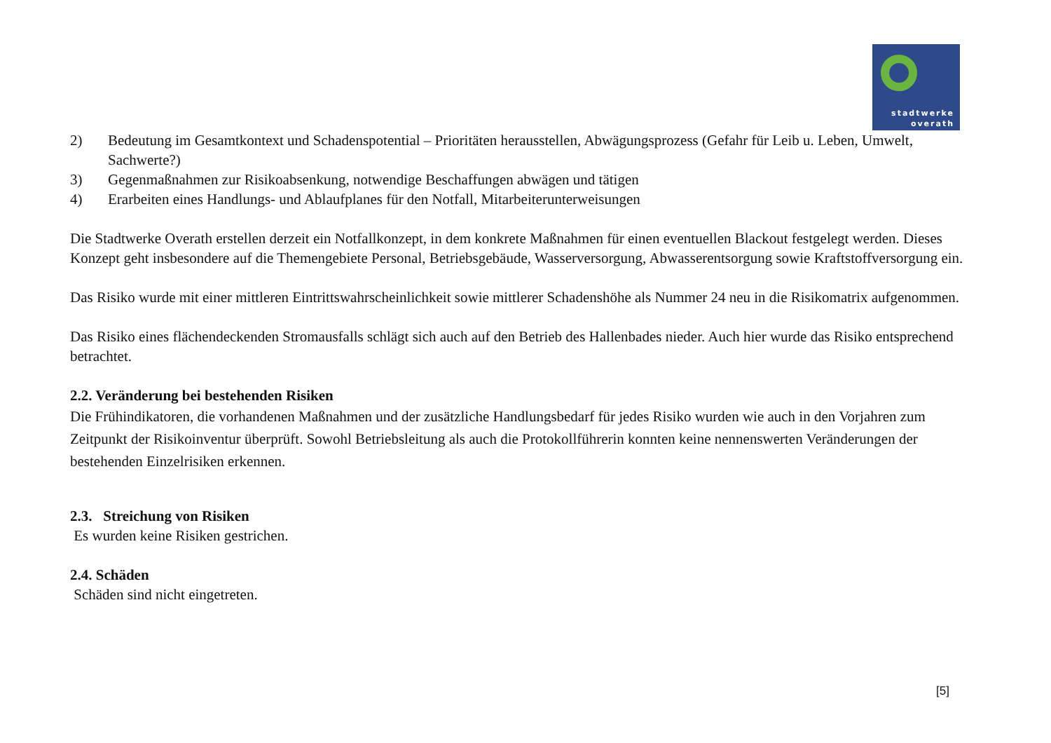stadtwerke
overath
2) Bedeutung im Gesamtkontext und Schadenspotential – Prioritäten herausstellen, Abwägungsprozess (Gefahr für Leib u. Leben, Umwelt, Sachwerte?)
3) Gegenmaßnahmen zur Risikoabsenkung, notwendige Beschaffungen abwägen und tätigen
4) Erarbeiten eines Handlungs- und Ablaufplanes für den Notfall, Mitarbeiterunterweisungen
Die Stadtwerke Overath erstellen derzeit ein Notfallkonzept, in dem konkrete Maßnahmen für einen eventuellen Blackout festgelegt werden. Dieses Konzept geht insbesondere auf die Themengebiete Personal, Betriebsgebäude, Wasserversorgung, Abwasserentsorgung sowie Kraftstoffversorgung ein.
Das Risiko wurde mit einer mittleren Eintrittswahrscheinlichkeit sowie mittlerer Schadenshöhe als Nummer 24 neu in die Risikomatrix aufgenommen.
Das Risiko eines flächendeckenden Stromausfalls schlägt sich auch auf den Betrieb des Hallenbades nieder. Auch hier wurde das Risiko entsprechend betrachtet.
2.2. Veränderung bei bestehenden Risiken
Die Frühindikatoren, die vorhandenen Maßnahmen und der zusätzliche Handlungsbedarf für jedes Risiko wurden wie auch in den Vorjahren zum Zeitpunkt der Risikoinventur überprüft. Sowohl Betriebsleitung als auch die Protokollführerin konnten keine nennenswerten Veränderungen der bestehenden Einzelrisiken erkennen.
2.3. Streichung von Risiken
Es wurden keine Risiken gestrichen.
2.4. Schäden
Schäden sind nicht eingetreten.
[5]